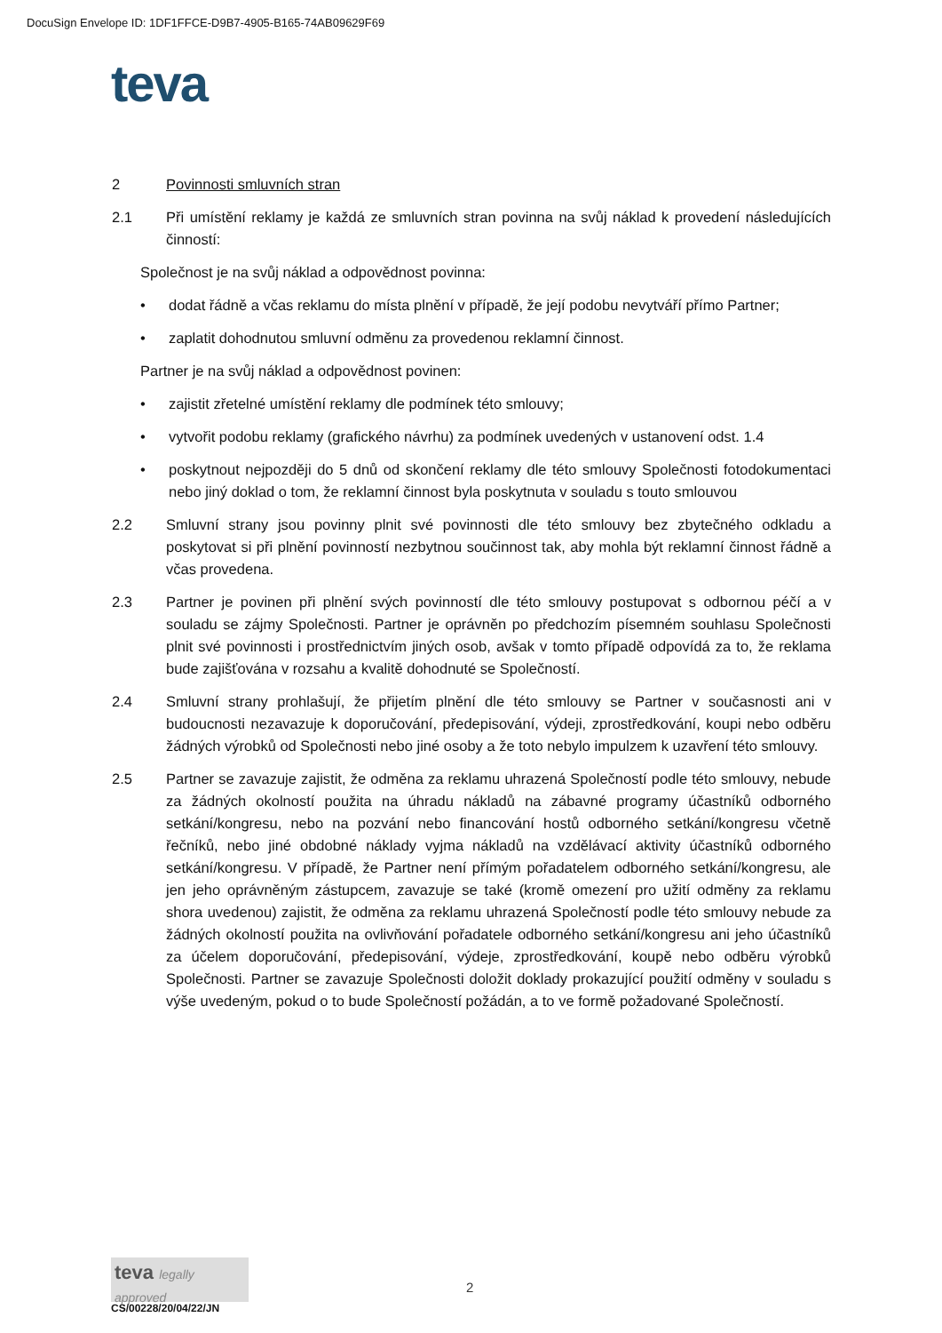DocuSign Envelope ID: 1DF1FFCE-D9B7-4905-B165-74AB09629F69
teva
2 Povinnosti smluvních stran
2.1 Při umístění reklamy je každá ze smluvních stran povinna na svůj náklad k provedení následujících činností:
Společnost je na svůj náklad a odpovědnost povinna:
• dodat řádně a včas reklamu do místa plnění v případě, že její podobu nevytváří přímo Partner;
• zaplatit dohodnutou smluvní odměnu za provedenou reklamní činnost.
Partner je na svůj náklad a odpovědnost povinen:
• zajistit zřetelné umístění reklamy dle podmínek této smlouvy;
• vytvořit podobu reklamy (grafického návrhu) za podmínek uvedených v ustanovení odst. 1.4
• poskytnout nejpozději do 5 dnů od skončení reklamy dle této smlouvy Společnosti fotodokumentaci nebo jiný doklad o tom, že reklamní činnost byla poskytnuta v souladu s touto smlouvou
2.2 Smluvní strany jsou povinny plnit své povinnosti dle této smlouvy bez zbytečného odkladu a poskytovat si při plnění povinností nezbytnou součinnost tak, aby mohla být reklamní činnost řádně a včas provedena.
2.3 Partner je povinen při plnění svých povinností dle této smlouvy postupovat s odbornou péčí a v souladu se zájmy Společnosti. Partner je oprávněn po předchozím písemném souhlasu Společnosti plnit své povinnosti i prostřednictvím jiných osob, avšak v tomto případě odpovídá za to, že reklama bude zajišťována v rozsahu a kvalitě dohodnuté se Společností.
2.4 Smluvní strany prohlašují, že přijetím plnění dle této smlouvy se Partner v současnosti ani v budoucnosti nezavazuje k doporučování, předepisování, výdeji, zprostředkování, koupi nebo odběru žádných výrobků od Společnosti nebo jiné osoby a že toto nebylo impulzem k uzavření této smlouvy.
2.5 Partner se zavazuje zajistit, že odměna za reklamu uhrazená Společností podle této smlouvy, nebude za žádných okolností použita na úhradu nákladů na zábavné programy účastníků odborného setkání/kongresu, nebo na pozvání nebo financování hostů odborného setkání/kongresu včetně řečníků, nebo jiné obdobné náklady vyjma nákladů na vzdělávací aktivity účastníků odborného setkání/kongresu. V případě, že Partner není přímým pořadatelem odborného setkání/kongresu, ale jen jeho oprávněným zástupcem, zavazuje se také (kromě omezení pro užití odměny za reklamu shora uvedenou) zajistit, že odměna za reklamu uhrazená Společností podle této smlouvy nebude za žádných okolností použita na ovlivňování pořadatele odborného setkání/kongresu ani jeho účastníků za účelem doporučování, předepisování, výdeje, zprostředkování, koupě nebo odběru výrobků Společnosti. Partner se zavazuje Společnosti doložit doklady prokazující použití odměny v souladu s výše uvedeným, pokud o to bude Společností požádán, a to ve formě požadované Společností.
teva legally approved
CS/00228/20/04/22/JN
2